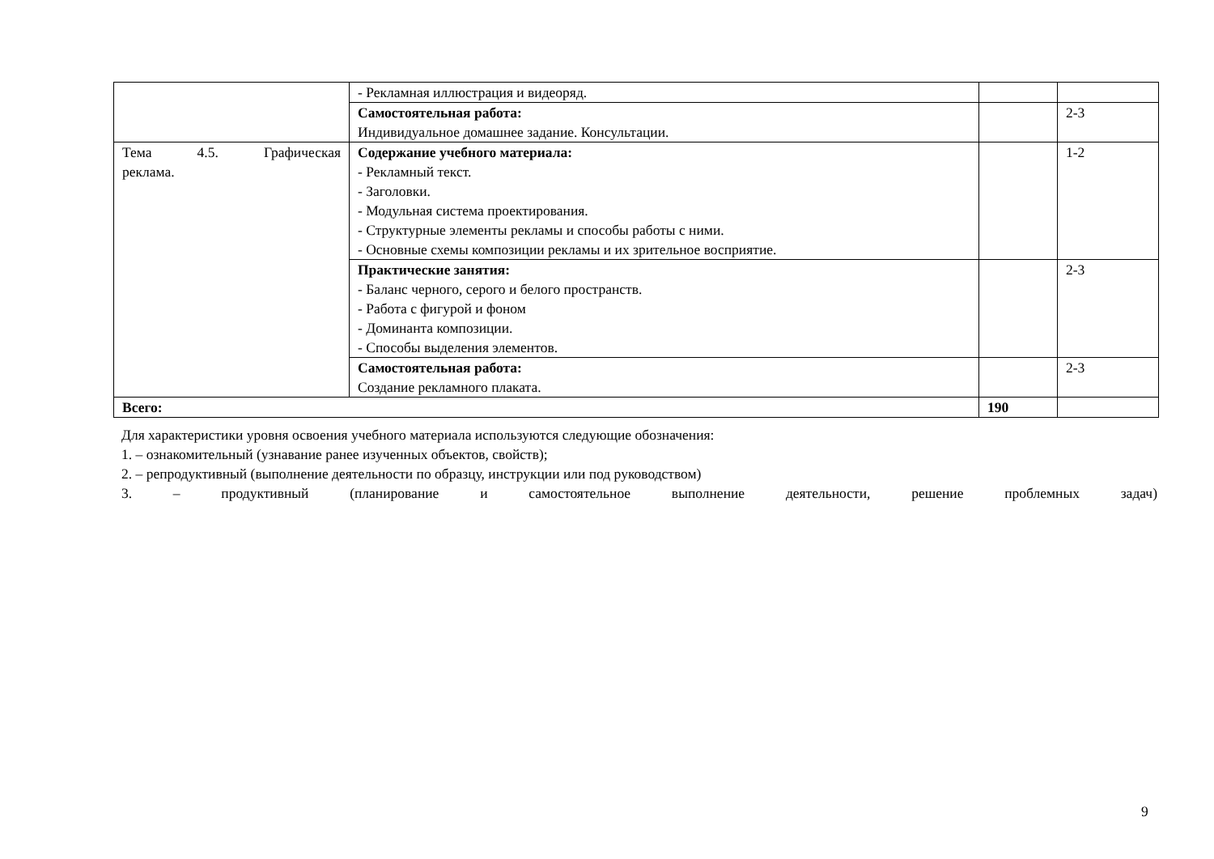| | - Рекламная иллюстрация и видеоряд. | | |
| | Самостоятельная работа: Индивидуальное домашнее задание. Консультации. | | 2-3 |
| Тема 4.5. Графическая реклама. | Содержание учебного материала: - Рекламный текст. - Заголовки. - Модульная система проектирования. - Структурные элементы рекламы и способы работы с ними. - Основные схемы композиции рекламы и их зрительное восприятие. | | 1-2 |
| | Практические занятия: - Баланс черного, серого и белого пространств. - Работа с фигурой и фоном - Доминанта композиции. - Способы выделения элементов. | | 2-3 |
| | Самостоятельная работа: Создание рекламного плаката. | | 2-3 |
| Всего: | | 190 | |
Для характеристики уровня освоения учебного материала используются следующие обозначения:
1. – ознакомительный (узнавание ранее изученных объектов, свойств);
2. – репродуктивный (выполнение деятельности по образцу, инструкции или под руководством)
3. – продуктивный (планирование и самостоятельное выполнение деятельности, решение проблемных задач)
9